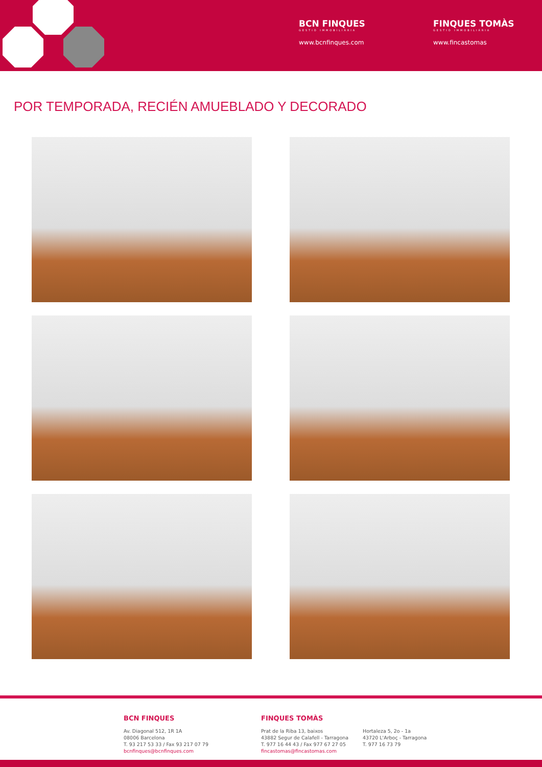BCN FINQUES
GESTIÓ IMMOBILIÀRIA
www.bcnfinques.com
FINQUES TOMÀS
GESTIÓ IMMOBILIÀRIA
www.fincastomas
POR TEMPORADA, RECIÉN AMUEBLADO Y DECORADO
BCN FINQUES
Av. Diagonal 512, 1R 1A
08006 Barcelona
T. 93 217 53 33 / Fax 93 217 07 79
bcnfinques@bcnfinques.com
FINQUES TOMÀS
Prat de la Riba 13, baixos
43882 Segur de Calafell - Tarragona
T. 977 16 44 43 / Fax 977 67 27 05
fincastomas@fincastomas.com
Hortaleza 5, 2o - 1a
43720 L'Arboç - Tarragona
T. 977 16 73 79